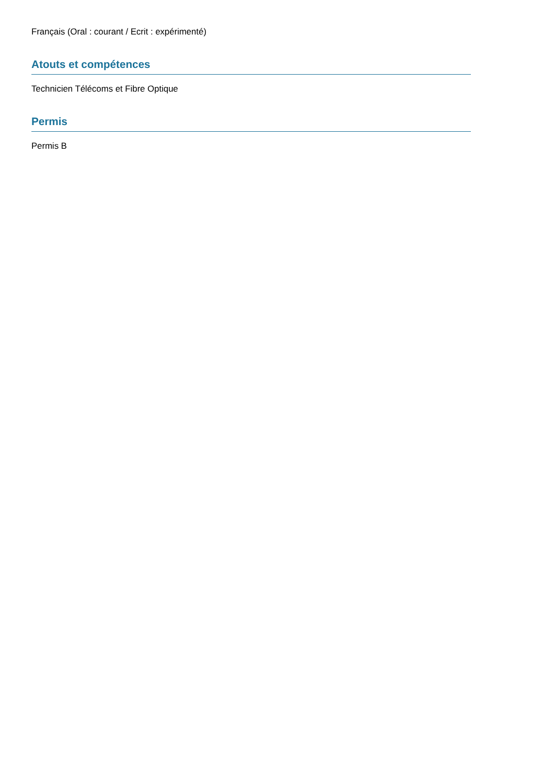Français (Oral : courant / Ecrit : expérimenté)
Atouts et compétences
Technicien Télécoms et Fibre Optique
Permis
Permis B